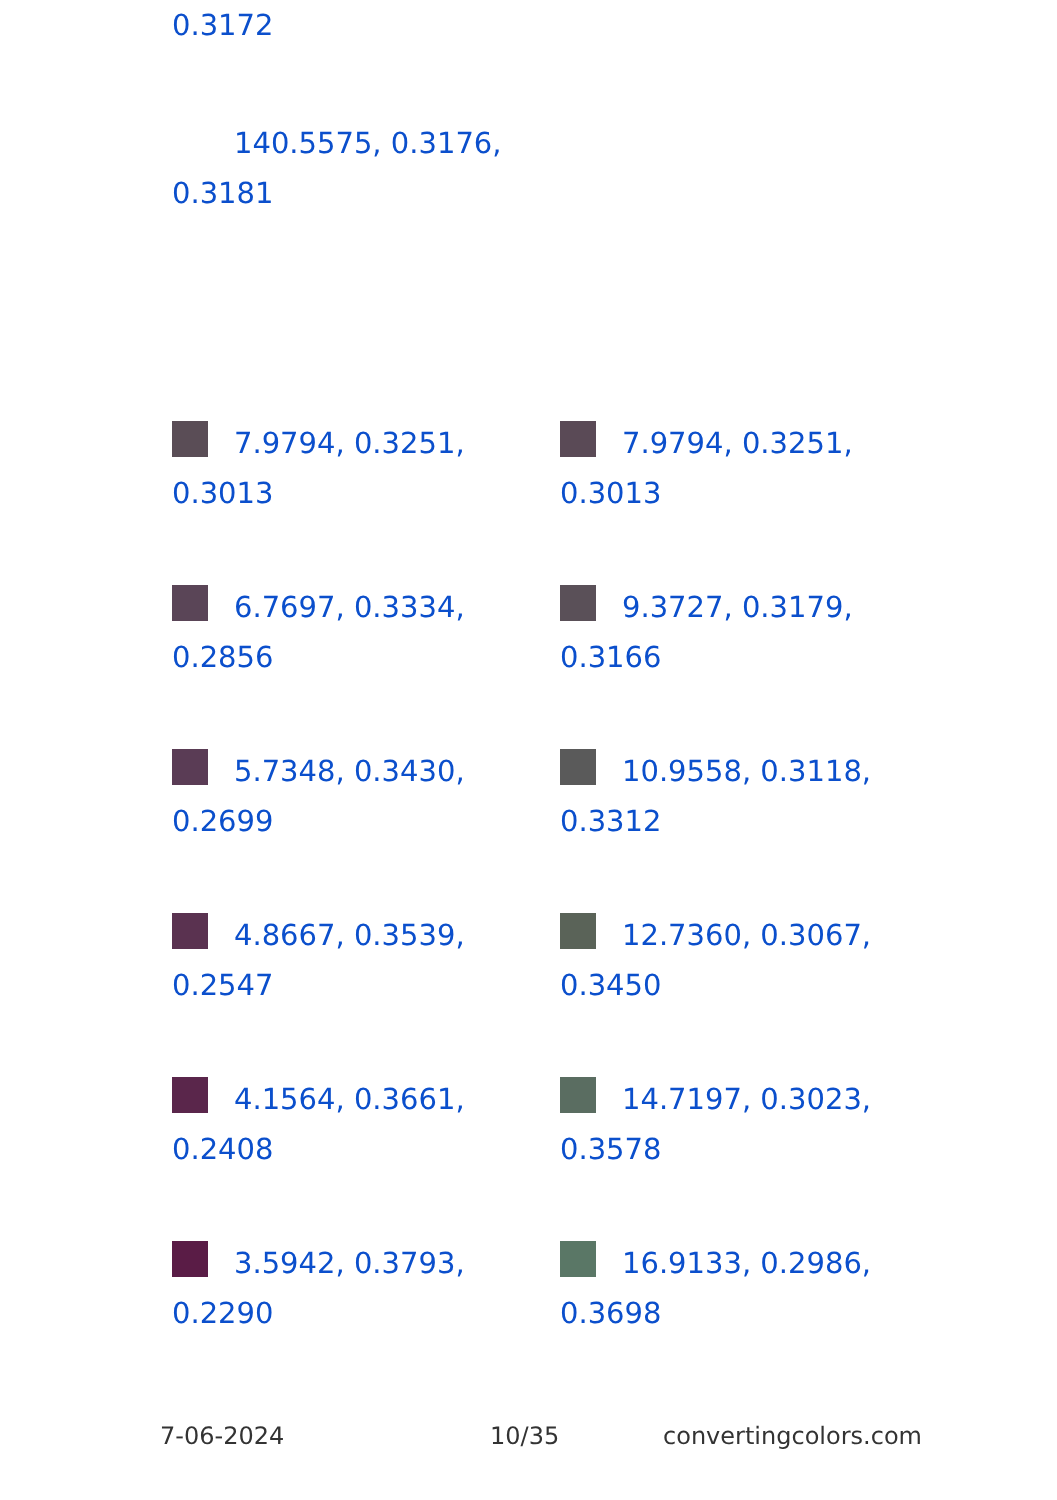0.3172
140.5575, 0.3176, 0.3181
7.9794, 0.3251, 0.3013
7.9794, 0.3251, 0.3013
6.7697, 0.3334, 0.2856
9.3727, 0.3179, 0.3166
5.7348, 0.3430, 0.2699
10.9558, 0.3118, 0.3312
4.8667, 0.3539, 0.2547
12.7360, 0.3067, 0.3450
4.1564, 0.3661, 0.2408
14.7197, 0.3023, 0.3578
3.5942, 0.3793, 0.2290
16.9133, 0.2986, 0.3698
7-06-2024 10/35 convertingcolors.com